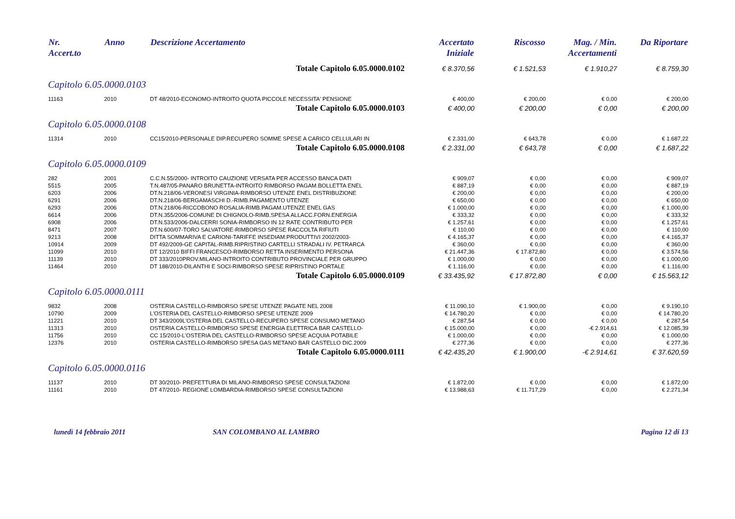| Nr. Accert.to | Anno | Descrizione Accertamento | Accertato Iniziale | Riscosso | Mag. / Min. Accertamenti | Da Riportare |
| --- | --- | --- | --- | --- | --- | --- |
| Totale Capitolo 6.05.0000.0102 | | | € 8.370,56 | € 1.521,53 | € 1.910,27 | € 8.759,30 |
| Capitolo 6.05.0000.0103 | | | | | | |
| 11163 | 2010 | DT 48/2010-ECONOMO-INTROITO QUOTA PICCOLE NECESSITA' PENSIONE | € 400,00 | € 200,00 | € 0,00 | € 200,00 |
| Totale Capitolo 6.05.0000.0103 | | | € 400,00 | € 200,00 | € 0,00 | € 200,00 |
| Capitolo 6.05.0000.0108 | | | | | | |
| 11314 | 2010 | CC15/2010-PERSONALE DIP.RECUPERO SOMME SPESE A CARICO CELLULARI IN | € 2.331,00 | € 643,78 | € 0,00 | € 1.687,22 |
| Totale Capitolo 6.05.0000.0108 | | | € 2.331,00 | € 643,78 | € 0,00 | € 1.687,22 |
| Capitolo 6.05.0000.0109 | | | | | | |
| 282 | 2001 | C.C.N.55/2000- INTROITO CAUZIONE VERSATA PER ACCESSO BANCA DATI | € 909,07 | € 0,00 | € 0,00 | € 909,07 |
| 5515 | 2005 | T.N.487/05-PANARO BRUNETTA-INTROITO RIMBORSO PAGAM.BOLLETTA ENEL | € 887,19 | € 0,00 | € 0,00 | € 887,19 |
| 6203 | 2006 | DT.N.218/06-VERONESI VIRGINIA-RIMBORSO UTENZE ENEL DISTRIBUZIONE | € 200,00 | € 0,00 | € 0,00 | € 200,00 |
| 6291 | 2006 | DT.N.218/06-BERGAMASCHI D.-RIMB.PAGAMENTO UTENZE | € 650,00 | € 0,00 | € 0,00 | € 650,00 |
| 6293 | 2006 | DT.N.218/06-RICCOBONO ROSALIA-RIMB.PAGAM.UTENZE ENEL GAS | € 1.000,00 | € 0,00 | € 0,00 | € 1.000,00 |
| 6614 | 2006 | DT.N.355/2006-COMUNE DI CHIGNOLO-RIMB.SPESA ALLACC.FORN.ENERGIA | € 333,32 | € 0,00 | € 0,00 | € 333,32 |
| 6908 | 2006 | DT.N.533/2006-DALCERRI SONIA-RIMBORSO IN 12 RATE CONTRIBUTO PER | € 1.257,61 | € 0,00 | € 0,00 | € 1.257,61 |
| 8471 | 2007 | DT.N.600/07-TORO SALVATORE-RIMBORSO SPESE RACCOLTA RIFIUTI | € 110,00 | € 0,00 | € 0,00 | € 110,00 |
| 9213 | 2008 | DITTA SOMMARIVA E CARIONI-TARIFFE INSEDIAM.PRODUTTIVI 2002/2003- | € 4.165,37 | € 0,00 | € 0,00 | € 4.165,37 |
| 10914 | 2009 | DT 492/2009-GE CAPITAL-RIMB.RIPRISTINO CARTELLI STRADALI IV. PETRARCA | € 360,00 | € 0,00 | € 0,00 | € 360,00 |
| 11099 | 2010 | DT 12/2010 BIFFI FRANCESCO-RIMBORSO RETTA INSERIMENTO PERSONA | € 21.447,36 | € 17.872,80 | € 0,00 | € 3.574,56 |
| 11139 | 2010 | DT 333/2010PROV.MILANO-INTROITO CONTRIBUTO PROVINCIALE PER GRUPPO | € 1.000,00 | € 0,00 | € 0,00 | € 1.000,00 |
| 11464 | 2010 | DT 188/2010-DILANTHI E SOCI-RIMBORSO SPESE RIPRISTINO PORTALE | € 1.116,00 | € 0,00 | € 0,00 | € 1.116,00 |
| Totale Capitolo 6.05.0000.0109 | | | € 33.435,92 | € 17.872,80 | € 0,00 | € 15.563,12 |
| Capitolo 6.05.0000.0111 | | | | | | |
| 9832 | 2008 | OSTERIA CASTELLO-RIMBORSO SPESE UTENZE PAGATE NEL 2008 | € 11.090,10 | € 1.900,00 | € 0,00 | € 9.190,10 |
| 10790 | 2009 | L'OSTERIA DEL CASTELLO-RIMBORSO SPESE UTENZE 2009 | € 14.780,20 | € 0,00 | € 0,00 | € 14.780,20 |
| 11221 | 2010 | DT 343/2009L'OSTERIA DEL CASTELLO-RECUPERO SPESE CONSUMO METANO | € 287,54 | € 0,00 | € 0,00 | € 287,54 |
| 11313 | 2010 | OSTERIA CASTELLO-RIMBORSO SPESE ENERGIA ELETTRICA BAR CASTELLO- | € 15.000,00 | € 0,00 | -€ 2.914,61 | € 12.085,39 |
| 11756 | 2010 | CC 15/2010-L'OSTERIA DEL CASTELLO-RIMBORSO SPESE ACQUIA POTABILE | € 1.000,00 | € 0,00 | € 0,00 | € 1.000,00 |
| 12376 | 2010 | OSTERIA CASTELLO-RIMBORSO SPESA GAS METANO BAR CASTELLO DIC.2009 | € 277,36 | € 0,00 | € 0,00 | € 277,36 |
| Totale Capitolo 6.05.0000.0111 | | | € 42.435,20 | € 1.900,00 | -€ 2.914,61 | € 37.620,59 |
| Capitolo 6.05.0000.0116 | | | | | | |
| 11137 | 2010 | DT 30/2010- PREFETTURA DI MILANO-RIMBORSO SPESE CONSULTAZIONI | € 1.872,00 | € 0,00 | € 0,00 | € 1.872,00 |
| 11161 | 2010 | DT 47/2010- REGIONE LOMBARDIA-RIMBORSO SPESE CONSULTAZIONI | € 13.988,63 | € 11.717,29 | € 0,00 | € 2.271,34 |
lunedì 14 febbraio 2011 SAN COLOMBANO AL LAMBRO Pagina 12 di 13